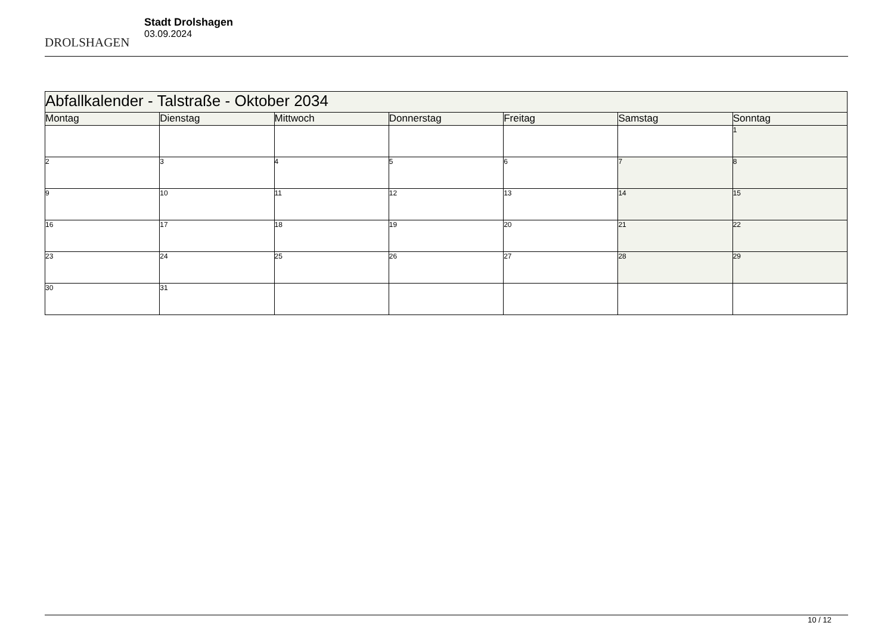DROLSHAGEN
Stadt Drolshagen
03.09.2024
| Abfallkalender - Talstraße - Oktober 2034 | | | | | | |
| --- | --- | --- | --- | --- | --- | --- |
| Montag | Dienstag | Mittwoch | Donnerstag | Freitag | Samstag | Sonntag |
| | | | | | | 1 |
| 2 | 3 | 4 | 5 | 6 | 7 | 8 |
| 9 | 10 | 11 | 12 | 13 | 14 | 15 |
| 16 | 17 | 18 | 19 | 20 | 21 | 22 |
| 23 | 24 | 25 | 26 | 27 | 28 | 29 |
| 30 | 31 | | | | | |
10 / 12